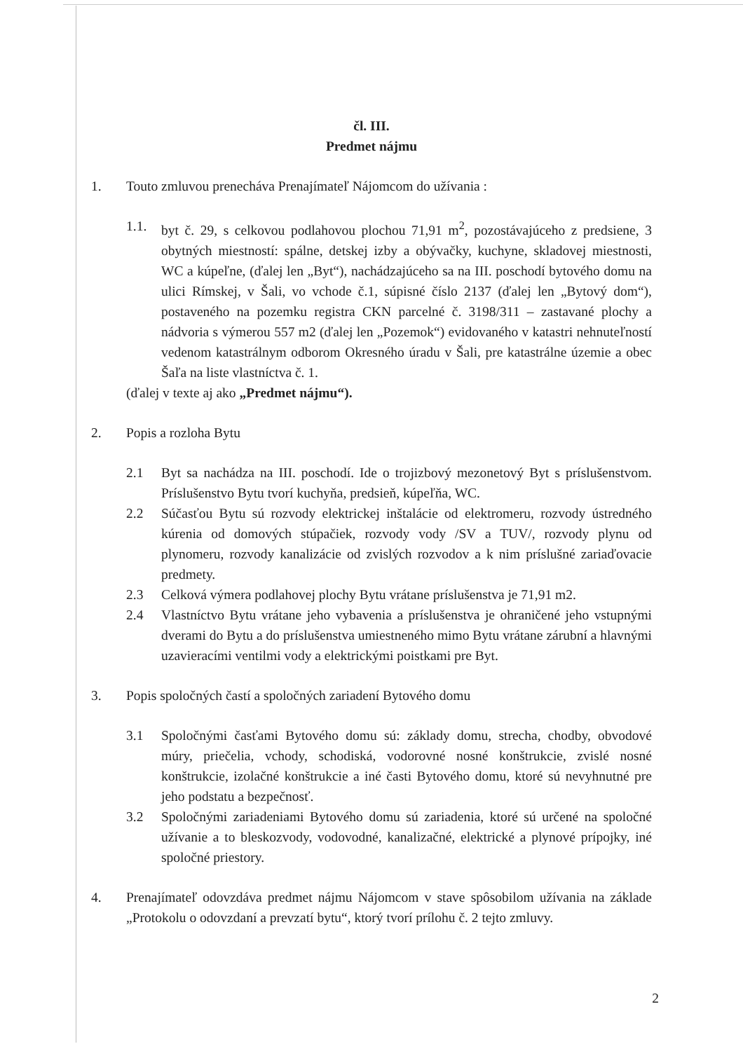čl. III.
Predmet nájmu
1. Touto zmluvou prenecháva Prenajímateľ Nájomcom do užívania :
1.1. byt č. 29, s celkovou podlahovou plochou 71,91 m<sup>2</sup>, pozostávajúceho z predsiene, 3 obytných miestností: spálne, detskej izby a obývačky, kuchyne, skladovej miestnosti, WC a kúpeľne, (ďalej len „Byt“), nachádzajúceho sa na III. poschodí bytového domu na ulici Rímskej, v Šali, vo vchode č.1, súpisné číslo 2137 (ďalej len „Bytový dom“), postaveného na pozemku registra CKN parcelné č. 3198/311 – zastavané plochy a nádvoria s výmerou 557 m2 (ďalej len „Pozemok“) evidovaného v katastri nehnuteľností vedenom katastrálnym odborom Okresného úradu v Šali, pre katastrálne územie a obec Šaľa na liste vlastníctva č. 1.
(ďalej v texte aj ako „Predmet nájmu“).
2. Popis a rozloha Bytu
2.1 Byt sa nachádza na III. poschodí. Ide o trojizbový mezonetový Byt s príslušenstvom. Príslušenstvo Bytu tvorí kuchyňa, predsieň, kúpeľňa, WC.
2.2 Súčasťou Bytu sú rozvody elektrickej inštalácie od elektromeru, rozvody ústredného kúrenia od domových stúpačiek, rozvody vody /SV a TUV/, rozvody plynu od plynomeru, rozvody kanalizácie od zvislých rozvodov a k nim príslušné zariaďovacie predmety.
2.3 Celková výmera podlahovej plochy Bytu vrátane príslušenstva je 71,91 m2.
2.4 Vlastníctvo Bytu vrátane jeho vybavenia a príslušenstva je ohraničené jeho vstupnými dverami do Bytu a do príslušenstva umiestneného mimo Bytu vrátane zárubní a hlavnými uzavieracími ventilmi vody a elektrickými poistkami pre Byt.
3. Popis spoločných častí a spoločných zariadení Bytového domu
3.1 Spoločnými časťami Bytového domu sú: základy domu, strecha, chodby, obvodové múry, priečelia, vchody, schodiská, vodorovné nosné konštrukcie, zvislé nosné konštrukcie, izolačné konštrukcie a iné časti Bytového domu, ktoré sú nevyhnutné pre jeho podstatu a bezpečnosť.
3.2 Spoločnými zariadeniami Bytového domu sú zariadenia, ktoré sú určené na spoločné užívanie a to bleskozvody, vodovodné, kanalizačné, elektrické a plynové prípojky, iné spoločné priestory.
4. Prenajímateľ odovzdáva predmet nájmu Nájomcom v stave spôsobilom užívania na základe „Protokolu o odovzdaní a prevzatí bytu“, ktorý tvorí prílohu č. 2 tejto zmluvy.
2